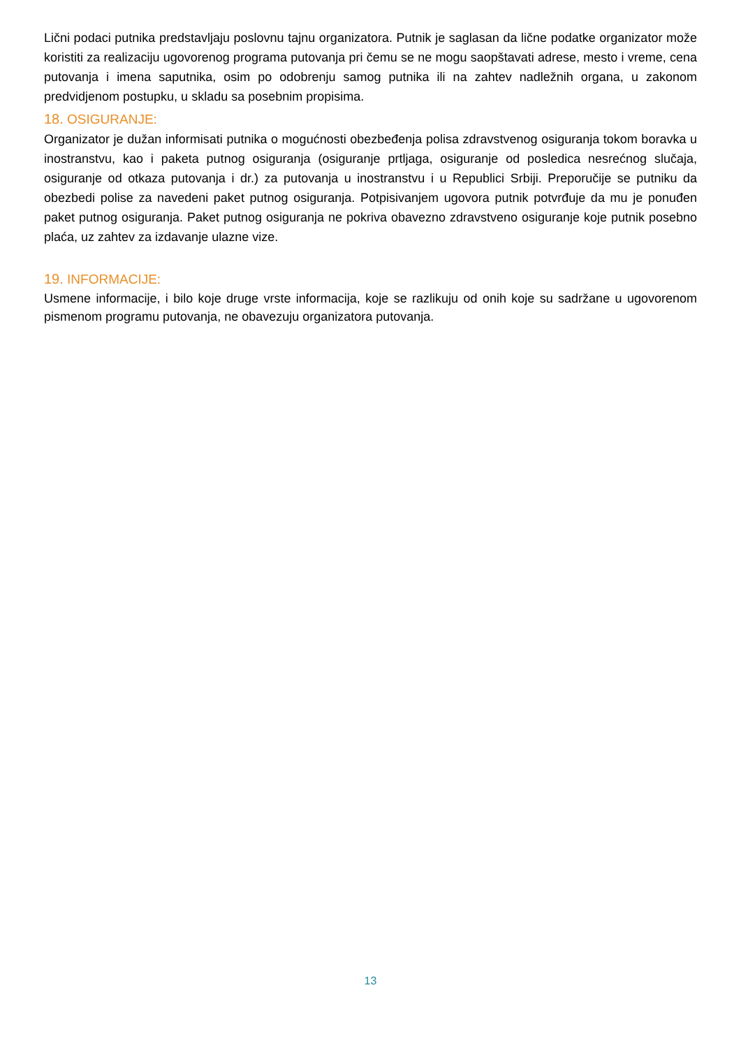Lični podaci putnika predstavljaju poslovnu tajnu organizatora. Putnik je saglasan da lične podatke organizator može koristiti za realizaciju ugovorenog programa putovanja pri čemu se ne mogu saopštavati adrese, mesto i vreme, cena putovanja i imena saputnika, osim po odobrenju samog putnika ili na zahtev nadležnih organa, u zakonom predvidjenom postupku, u skladu sa posebnim propisima.
18. OSIGURANJE:
Organizator je dužan informisati putnika o mogućnosti obezbeđenja polisa zdravstvenog osiguranja tokom boravka u inostranstvu, kao i paketa putnog osiguranja (osiguranje prtljaga, osiguranje od posledica nesrećnog slučaja, osiguranje od otkaza putovanja i dr.) za putovanja u inostranstvu i u Republici Srbiji. Preporučije se putniku da obezbedi polise za navedeni paket putnog osiguranja. Potpisivanjem ugovora putnik potvrđuje da mu je ponuđen paket putnog osiguranja. Paket putnog osiguranja ne pokriva obavezno zdravstveno osiguranje koje putnik posebno plaća, uz zahtev za izdavanje ulazne vize.
19. INFORMACIJE:
Usmene informacije, i bilo koje druge vrste informacija, koje se razlikuju od onih koje su sadržane u ugovorenom pismenom programu putovanja, ne obavezuju organizatora putovanja.
13